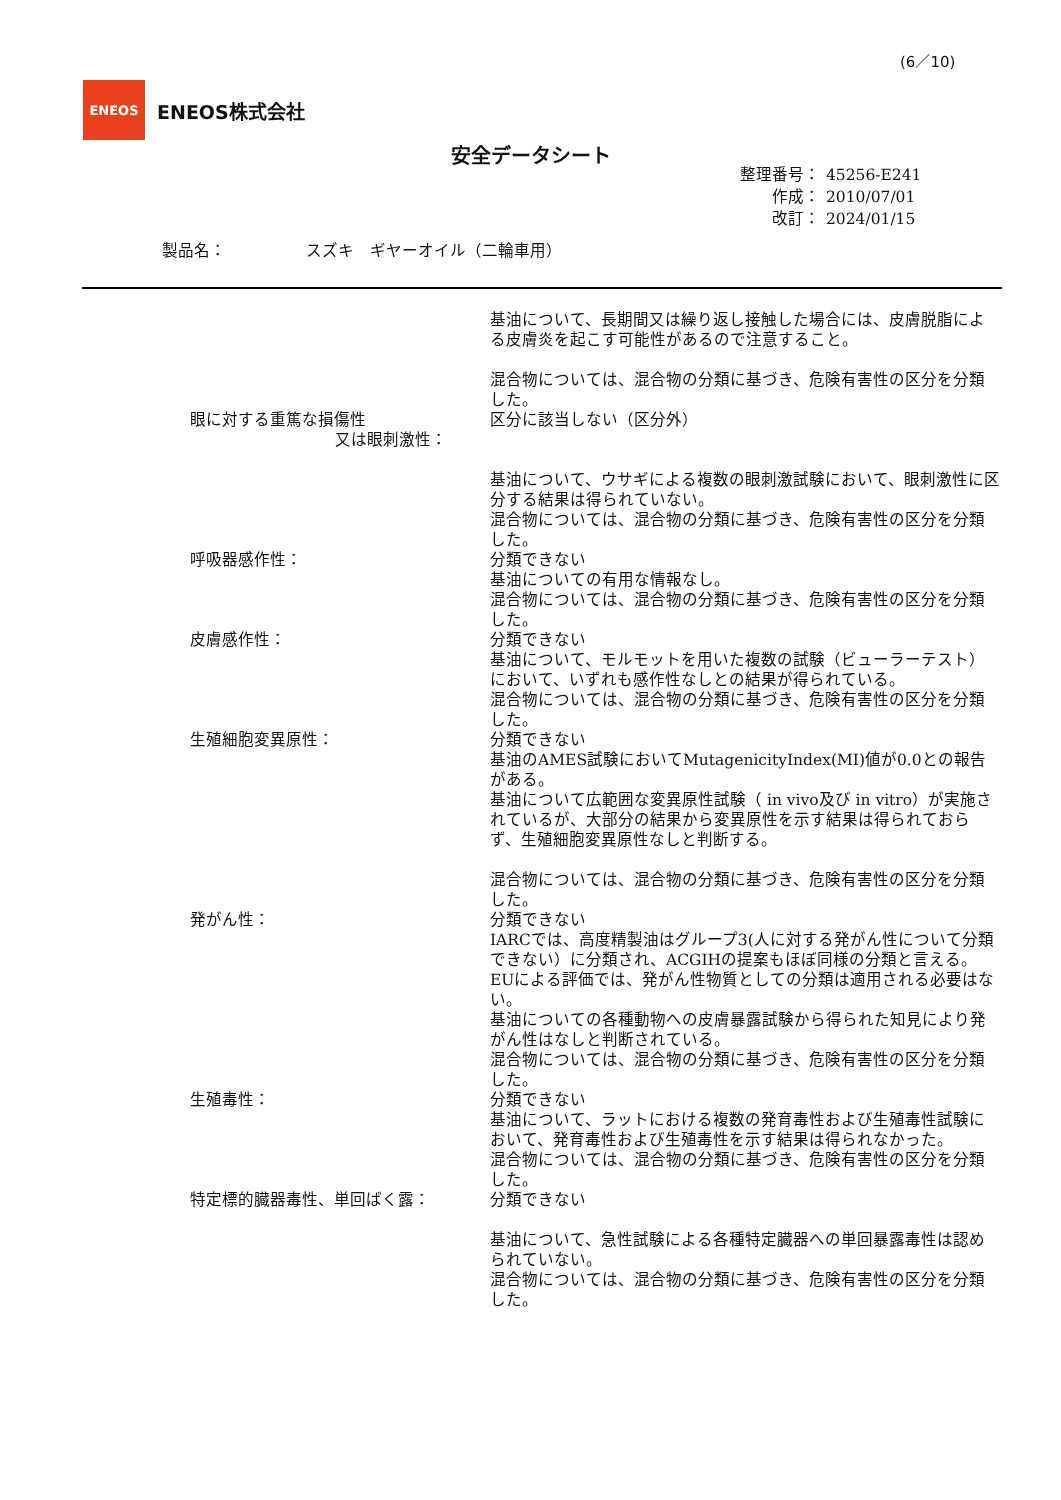(6／10)
ENEOS
ENEOS株式会社
安全データシート
整理番号： 45256-E241
作成： 2010/07/01
改訂： 2024/01/15
製品名：　　　　　スズキ　ギヤーオイル（二輪車用）
基油について、長期間又は繰り返し接触した場合には、皮膚脱脂による皮膚炎を起こす可能性があるので注意すること。
混合物については、混合物の分類に基づき、危険有害性の区分を分類した。
眼に対する重篤な損傷性
又は眼刺激性：
区分に該当しない（区分外）
基油について、ウサギによる複数の眼刺激試験において、眼刺激性に区分する結果は得られていない。
混合物については、混合物の分類に基づき、危険有害性の区分を分類した。
呼吸器感作性： 分類できない
基油についての有用な情報なし。
混合物については、混合物の分類に基づき、危険有害性の区分を分類した。
皮膚感作性： 分類できない
基油について、モルモットを用いた複数の試験（ビューラーテスト）において、いずれも感作性なしとの結果が得られている。
混合物については、混合物の分類に基づき、危険有害性の区分を分類した。
生殖細胞変異原性： 分類できない
基油のAMES試験においてMutagenicityIndex(MI)値が0.0との報告がある。
基油について広範囲な変異原性試験（ in vivo及び in vitro）が実施されているが、大部分の結果から変異原性を示す結果は得られておらず、生殖細胞変異原性なしと判断する。
混合物については、混合物の分類に基づき、危険有害性の区分を分類した。
発がん性： 分類できない
IARCでは、高度精製油はグループ3(人に対する発がん性について分類できない）に分類され、ACGIHの提案もほぼ同様の分類と言える。EUによる評価では、発がん性物質としての分類は適用される必要はない。
基油についての各種動物への皮膚暴露試験から得られた知見により発がん性はなしと判断されている。
混合物については、混合物の分類に基づき、危険有害性の区分を分類した。
生殖毒性： 分類できない
基油について、ラットにおける複数の発育毒性および生殖毒性試験において、発育毒性および生殖毒性を示す結果は得られなかった。
混合物については、混合物の分類に基づき、危険有害性の区分を分類した。
特定標的臓器毒性、単回ばく露： 分類できない
基油について、急性試験による各種特定臓器への単回暴露毒性は認められていない。
混合物については、混合物の分類に基づき、危険有害性の区分を分類した。